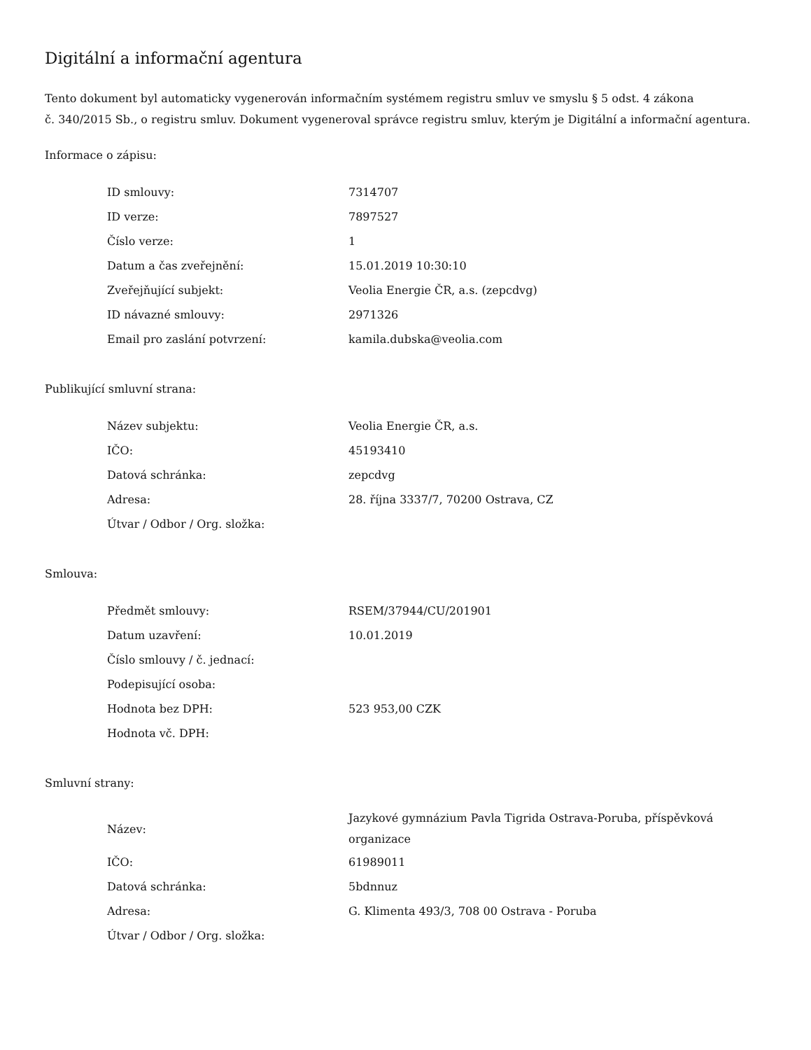Digitální a informační agentura
Tento dokument byl automaticky vygenerován informačním systémem registru smluv ve smyslu § 5 odst. 4 zákona
č. 340/2015 Sb., o registru smluv. Dokument vygeneroval správce registru smluv, kterým je Digitální a informační agentura.
Informace o zápisu:
| ID smlouvy: | 7314707 |
| ID verze: | 7897527 |
| Číslo verze: | 1 |
| Datum a čas zveřejnění: | 15.01.2019 10:30:10 |
| Zveřejňující subjekt: | Veolia Energie ČR, a.s. (zepcdvg) |
| ID návazné smlouvy: | 2971326 |
| Email pro zaslání potvrzení: | kamila.dubska@veolia.com |
Publikující smluvní strana:
| Název subjektu: | Veolia Energie ČR, a.s. |
| IČO: | 45193410 |
| Datová schránka: | zepcdvg |
| Adresa: | 28. října 3337/7, 70200 Ostrava, CZ |
| Útvar / Odbor / Org. složka: | |
Smlouva:
| Předmět smlouvy: | RSEM/37944/CU/201901 |
| Datum uzavření: | 10.01.2019 |
| Číslo smlouvy / č. jednací: | |
| Podepisující osoba: | |
| Hodnota bez DPH: | 523 953,00 CZK |
| Hodnota vč. DPH: | |
Smluvní strany:
| Název: | Jazykové gymnázium Pavla Tigrida Ostrava-Poruba, příspěvková organizace |
| IČO: | 61989011 |
| Datová schránka: | 5bdnnuz |
| Adresa: | G. Klimenta 493/3, 708 00 Ostrava - Poruba |
| Útvar / Odbor / Org. složka: | |